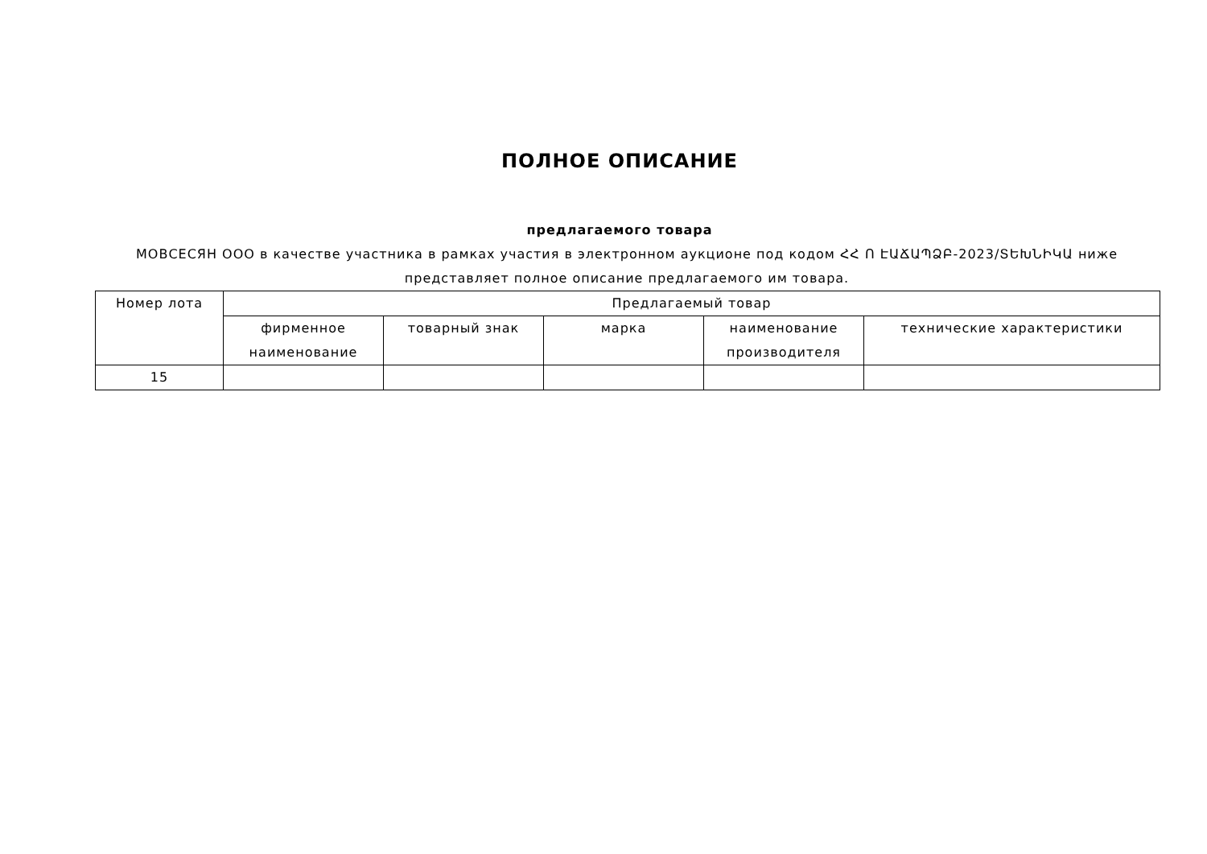ПОЛНОЕ ОПИСАНИЕ
предлагаемого товара
МОВСЕСЯН ООО в качестве участника в рамках участия в электронном аукционе под кодом ՀՀ Ո ԷԱՃԱՊՁԲ-2023/ՏԵԽՆԻԿԱ ниже представляет полное описание предлагаемого им товара.
| Номер лота | Предлагаемый товар | | | | |
| --- | --- | --- | --- | --- | --- |
| | фирменное наименование | товарный знак | марка | наименование производителя | технические характеристики |
| 15 | | | | | |